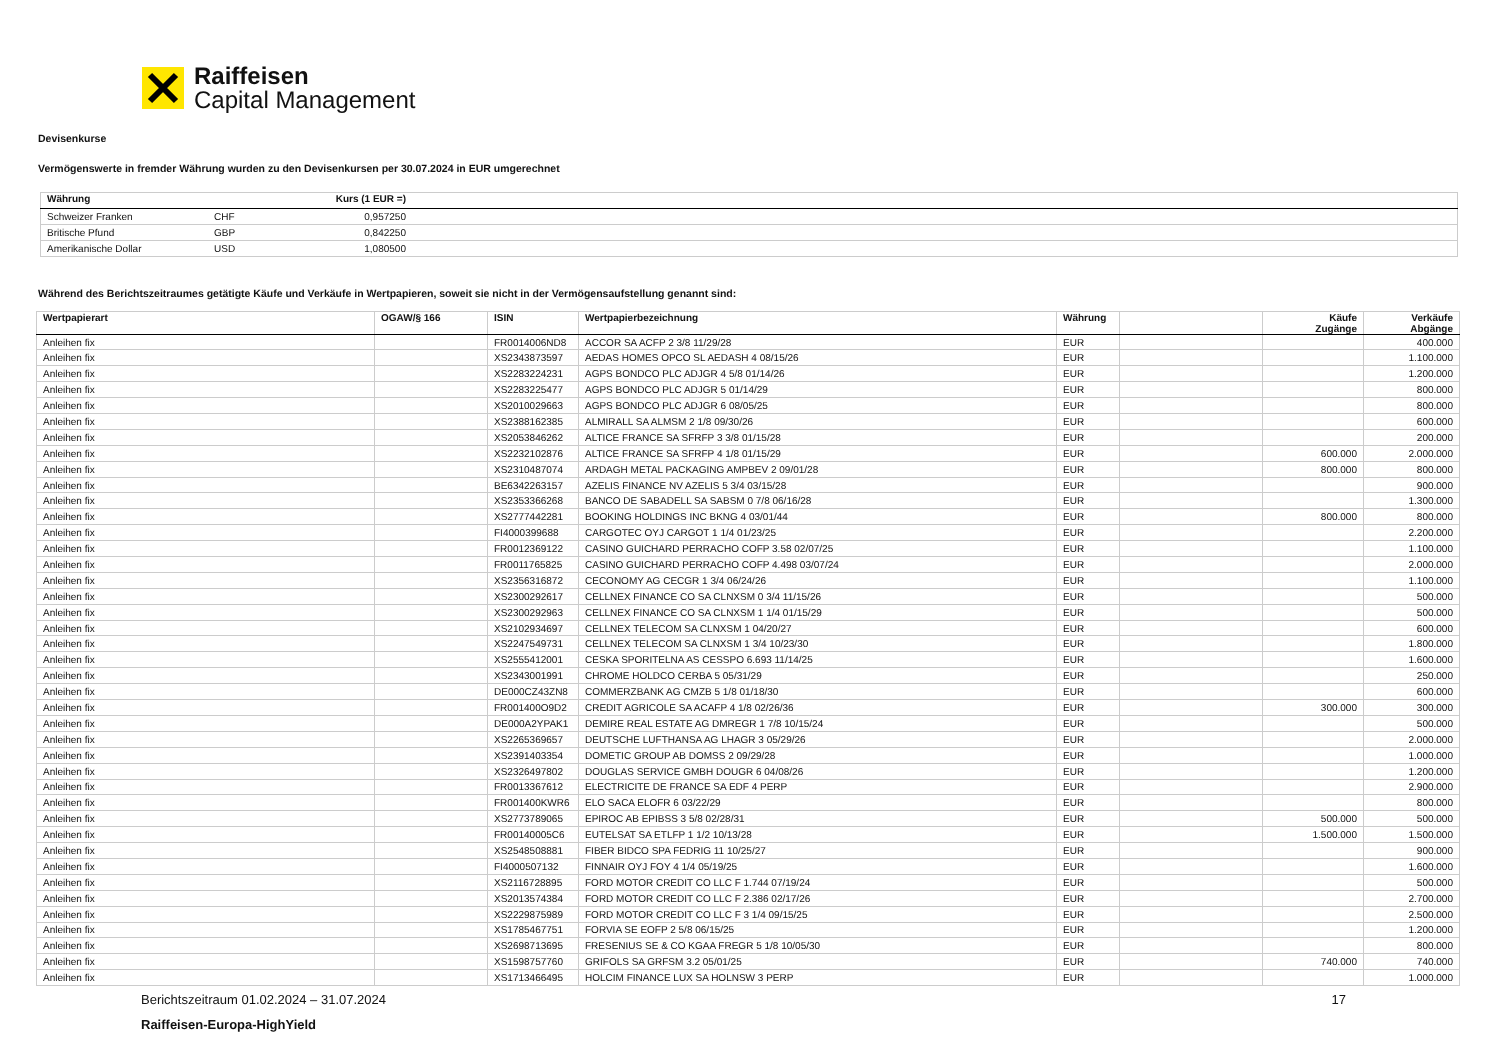Raiffeisen
Capital Management
Devisenkurse
Vermögenswerte in fremder Währung wurden zu den Devisenkursen per 30.07.2024 in EUR umgerechnet
| Währung | | Kurs (1 EUR =) | |
| --- | --- | --- | --- |
| Schweizer Franken | CHF | 0,957250 | |
| Britische Pfund | GBP | 0,842250 | |
| Amerikanische Dollar | USD | 1,080500 | |
Während des Berichtszeitraumes getätigte Käufe und Verkäufe in Wertpapieren, soweit sie nicht in der Vermögensaufstellung genannt sind:
| Wertpapierart | OGAW/§ 166 | ISIN | Wertpapierbezeichnung | Währung | | Käufe Zugänge | Verkäufe Abgänge |
| --- | --- | --- | --- | --- | --- | --- | --- |
| Anleihen fix | | FR0014006ND8 | ACCOR SA ACFP 2 3/8 11/29/28 | EUR | | | 400.000 |
| Anleihen fix | | XS2343873597 | AEDAS HOMES OPCO SL AEDASH 4 08/15/26 | EUR | | | 1.100.000 |
| Anleihen fix | | XS2283224231 | AGPS BONDCO PLC ADJGR 4 5/8 01/14/26 | EUR | | | 1.200.000 |
| Anleihen fix | | XS2283225477 | AGPS BONDCO PLC ADJGR 5 01/14/29 | EUR | | | 800.000 |
| Anleihen fix | | XS2010029663 | AGPS BONDCO PLC ADJGR 6 08/05/25 | EUR | | | 800.000 |
| Anleihen fix | | XS2388162385 | ALMIRALL SA ALMSM 2 1/8 09/30/26 | EUR | | | 600.000 |
| Anleihen fix | | XS2053846262 | ALTICE FRANCE SA SFRFP 3 3/8 01/15/28 | EUR | | | 200.000 |
| Anleihen fix | | XS2232102876 | ALTICE FRANCE SA SFRFP 4 1/8 01/15/29 | EUR | | 600.000 | 2.000.000 |
| Anleihen fix | | XS2310487074 | ARDAGH METAL PACKAGING AMPBEV 2 09/01/28 | EUR | | 800.000 | 800.000 |
| Anleihen fix | | BE6342263157 | AZELIS FINANCE NV AZELIS 5 3/4 03/15/28 | EUR | | | 900.000 |
| Anleihen fix | | XS2353366268 | BANCO DE SABADELL SA SABSM 0 7/8 06/16/28 | EUR | | | 1.300.000 |
| Anleihen fix | | XS2777442281 | BOOKING HOLDINGS INC BKNG 4 03/01/44 | EUR | | 800.000 | 800.000 |
| Anleihen fix | | FI4000399688 | CARGOTEC OYJ CARGOT 1 1/4 01/23/25 | EUR | | | 2.200.000 |
| Anleihen fix | | FR0012369122 | CASINO GUICHARD PERRACHO COFP 3.58 02/07/25 | EUR | | | 1.100.000 |
| Anleihen fix | | FR0011765825 | CASINO GUICHARD PERRACHO COFP 4.498 03/07/24 | EUR | | | 2.000.000 |
| Anleihen fix | | XS2356316872 | CECONOMY AG CECGR 1 3/4 06/24/26 | EUR | | | 1.100.000 |
| Anleihen fix | | XS2300292617 | CELLNEX FINANCE CO SA CLNXSM 0 3/4 11/15/26 | EUR | | | 500.000 |
| Anleihen fix | | XS2300292963 | CELLNEX FINANCE CO SA CLNXSM 1 1/4 01/15/29 | EUR | | | 500.000 |
| Anleihen fix | | XS2102934697 | CELLNEX TELECOM SA CLNXSM 1 04/20/27 | EUR | | | 600.000 |
| Anleihen fix | | XS2247549731 | CELLNEX TELECOM SA CLNXSM 1 3/4 10/23/30 | EUR | | | 1.800.000 |
| Anleihen fix | | XS2555412001 | CESKA SPORITELNA AS CESSPO 6.693 11/14/25 | EUR | | | 1.600.000 |
| Anleihen fix | | XS2343001991 | CHROME HOLDCO CERBA 5 05/31/29 | EUR | | | 250.000 |
| Anleihen fix | | DE000CZ43ZN8 | COMMERZBANK AG CMZB 5 1/8 01/18/30 | EUR | | | 600.000 |
| Anleihen fix | | FR001400O9D2 | CREDIT AGRICOLE SA ACAFP 4 1/8 02/26/36 | EUR | | 300.000 | 300.000 |
| Anleihen fix | | DE000A2YPAK1 | DEMIRE REAL ESTATE AG DMREGR 1 7/8 10/15/24 | EUR | | | 500.000 |
| Anleihen fix | | XS2265369657 | DEUTSCHE LUFTHANSA AG LHAGR 3 05/29/26 | EUR | | | 2.000.000 |
| Anleihen fix | | XS2391403354 | DOMETIC GROUP AB DOMSS 2 09/29/28 | EUR | | | 1.000.000 |
| Anleihen fix | | XS2326497802 | DOUGLAS SERVICE GMBH DOUGR 6 04/08/26 | EUR | | | 1.200.000 |
| Anleihen fix | | FR0013367612 | ELECTRICITE DE FRANCE SA EDF 4 PERP | EUR | | | 2.900.000 |
| Anleihen fix | | FR001400KWR6 | ELO SACA ELOFR 6 03/22/29 | EUR | | | 800.000 |
| Anleihen fix | | XS2773789065 | EPIROC AB EPIBSS 3 5/8 02/28/31 | EUR | | 500.000 | 500.000 |
| Anleihen fix | | FR00140005C6 | EUTELSAT SA ETLFP 1 1/2 10/13/28 | EUR | | 1.500.000 | 1.500.000 |
| Anleihen fix | | XS2548508881 | FIBER BIDCO SPA FEDRIG 11 10/25/27 | EUR | | | 900.000 |
| Anleihen fix | | FI4000507132 | FINNAIR OYJ FOY 4 1/4 05/19/25 | EUR | | | 1.600.000 |
| Anleihen fix | | XS2116728895 | FORD MOTOR CREDIT CO LLC F 1.744 07/19/24 | EUR | | | 500.000 |
| Anleihen fix | | XS2013574384 | FORD MOTOR CREDIT CO LLC F 2.386 02/17/26 | EUR | | | 2.700.000 |
| Anleihen fix | | XS2229875989 | FORD MOTOR CREDIT CO LLC F 3 1/4 09/15/25 | EUR | | | 2.500.000 |
| Anleihen fix | | XS1785467751 | FORVIA SE EOFP 2 5/8 06/15/25 | EUR | | | 1.200.000 |
| Anleihen fix | | XS2698713695 | FRESENIUS SE & CO KGAA FREGR 5 1/8 10/05/30 | EUR | | | 800.000 |
| Anleihen fix | | XS1598757760 | GRIFOLS SA GRFSM 3.2 05/01/25 | EUR | | 740.000 | 740.000 |
| Anleihen fix | | XS1713466495 | HOLCIM FINANCE LUX SA HOLNSW 3 PERP | EUR | | | 1.000.000 |
Berichtszeitraum 01.02.2024 – 31.07.2024 17
Raiffeisen-Europa-HighYield